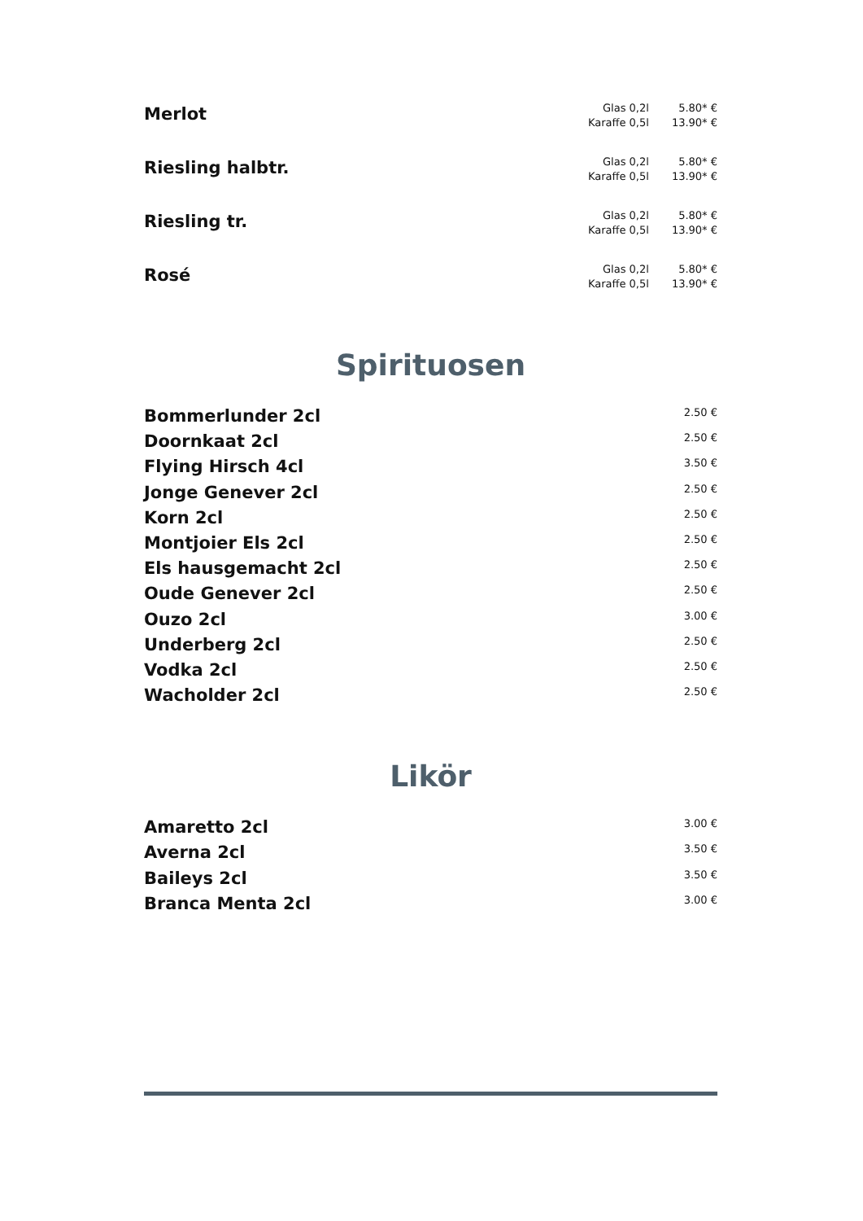Merlot
Glas 0,2l 5.80* €
Karaffe 0,5l 13.90* €
Riesling halbtr.
Glas 0,2l 5.80* €
Karaffe 0,5l 13.90* €
Riesling tr.
Glas 0,2l 5.80* €
Karaffe 0,5l 13.90* €
Rosé
Glas 0,2l 5.80* €
Karaffe 0,5l 13.90* €
Spirituosen
Bommerlunder 2cl
2.50 €
Doornkaat 2cl
2.50 €
Flying Hirsch 4cl
3.50 €
Jonge Genever 2cl
2.50 €
Korn 2cl
2.50 €
Montjoier Els 2cl
2.50 €
Els hausgemacht 2cl
2.50 €
Oude Genever 2cl
2.50 €
Ouzo 2cl
3.00 €
Underberg 2cl
2.50 €
Vodka 2cl
2.50 €
Wacholder 2cl
2.50 €
Likör
Amaretto 2cl
3.00 €
Averna 2cl
3.50 €
Baileys 2cl
3.50 €
Branca Menta 2cl
3.00 €